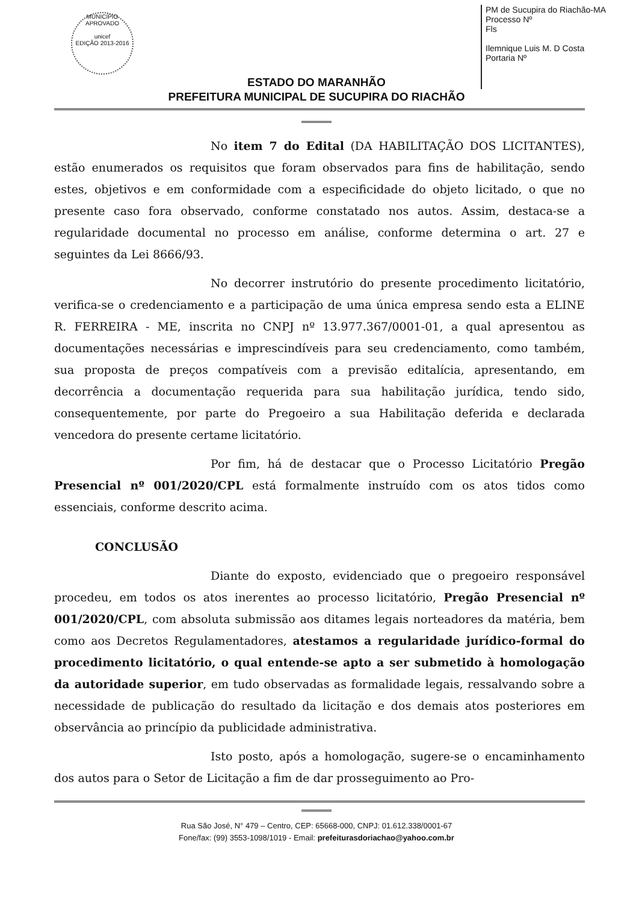MUNICÍPIO APROVADO
unicef
EDIÇÃO 2013-2016
PM de Sucupira do Riachão-MA
Processo Nº
Fls
Ilemnique Luis M. D Costa
Portaria Nº
ESTADO DO MARANHÃO
PREFEITURA MUNICIPAL DE SUCUPIRA DO RIACHÃO
No item 7 do Edital (DA HABILITAÇÃO DOS LICITANTES), estão enumerados os requisitos que foram observados para fins de habilitação, sendo estes, objetivos e em conformidade com a especificidade do objeto licitado, o que no presente caso fora observado, conforme constatado nos autos. Assim, destaca-se a regularidade documental no processo em análise, conforme determina o art. 27 e seguintes da Lei 8666/93.
No decorrer instrutório do presente procedimento licitatório, verifica-se o credenciamento e a participação de uma única empresa sendo esta a ELINE R. FERREIRA - ME, inscrita no CNPJ nº 13.977.367/0001-01, a qual apresentou as documentações necessárias e imprescindíveis para seu credenciamento, como também, sua proposta de preços compatíveis com a previsão editalícia, apresentando, em decorrência a documentação requerida para sua habilitação jurídica, tendo sido, consequentemente, por parte do Pregoeiro a sua Habilitação deferida e declarada vencedora do presente certame licitatório.
Por fim, há de destacar que o Processo Licitatório Pregão Presencial nº 001/2020/CPL está formalmente instruído com os atos tidos como essenciais, conforme descrito acima.
CONCLUSÃO
Diante do exposto, evidenciado que o pregoeiro responsável procedeu, em todos os atos inerentes ao processo licitatório, Pregão Presencial nº 001/2020/CPL, com absoluta submissão aos ditames legais norteadores da matéria, bem como aos Decretos Regulamentadores, atestamos a regularidade jurídico-formal do procedimento licitatório, o qual entende-se apto a ser submetido à homologação da autoridade superior, em tudo observadas as formalidade legais, ressalvando sobre a necessidade de publicação do resultado da licitação e dos demais atos posteriores em observância ao princípio da publicidade administrativa.
Isto posto, após a homologação, sugere-se o encaminhamento dos autos para o Setor de Licitação a fim de dar prosseguimento ao Pro-
Rua São José, N° 479 – Centro, CEP: 65668-000, CNPJ: 01.612.338/0001-67
Fone/fax: (99) 3553-1098/1019 - Email: prefeiturasdoriachao@yahoo.com.br